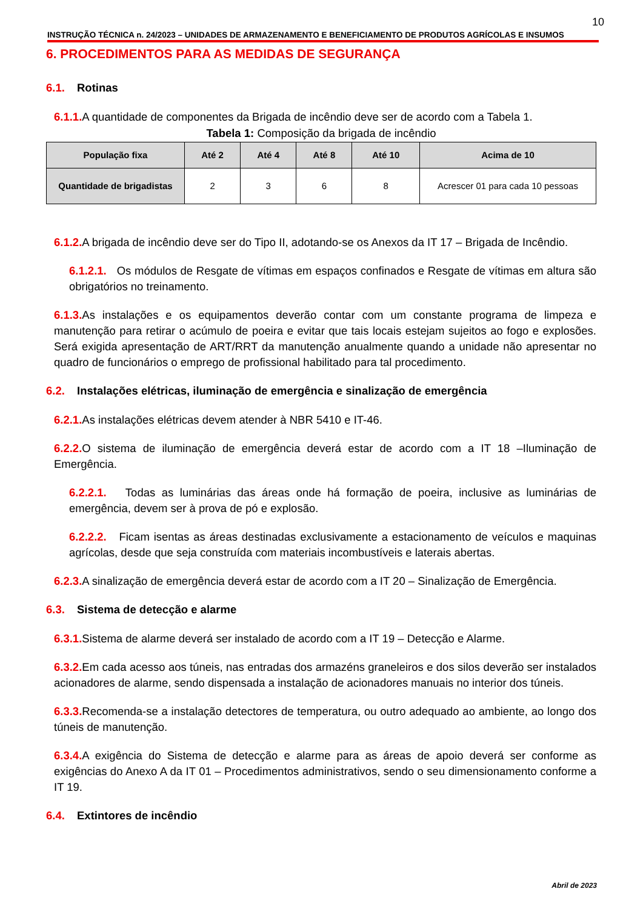10
INSTRUÇÃO TÉCNICA n. 24/2023 – UNIDADES DE ARMAZENAMENTO E BENEFICIAMENTO DE PRODUTOS AGRÍCOLAS E INSUMOS
6. PROCEDIMENTOS PARA AS MEDIDAS DE SEGURANÇA
6.1. Rotinas
6.1.1. A quantidade de componentes da Brigada de incêndio deve ser de acordo com a Tabela 1.
Tabela 1: Composição da brigada de incêndio
| População fixa | Até 2 | Até 4 | Até 8 | Até 10 | Acima de 10 |
| --- | --- | --- | --- | --- | --- |
| Quantidade de brigadistas | 2 | 3 | 6 | 8 | Acrescer 01 para cada 10 pessoas |
6.1.2. A brigada de incêndio deve ser do Tipo II, adotando-se os Anexos da IT 17 – Brigada de Incêndio.
6.1.2.1. Os módulos de Resgate de vítimas em espaços confinados e Resgate de vítimas em altura são obrigatórios no treinamento.
6.1.3. As instalações e os equipamentos deverão contar com um constante programa de limpeza e manutenção para retirar o acúmulo de poeira e evitar que tais locais estejam sujeitos ao fogo e explosões. Será exigida apresentação de ART/RRT da manutenção anualmente quando a unidade não apresentar no quadro de funcionários o emprego de profissional habilitado para tal procedimento.
6.2. Instalações elétricas, iluminação de emergência e sinalização de emergência
6.2.1. As instalações elétricas devem atender à NBR 5410 e IT-46.
6.2.2. O sistema de iluminação de emergência deverá estar de acordo com a IT 18 –Iluminação de Emergência.
6.2.2.1. Todas as luminárias das áreas onde há formação de poeira, inclusive as luminárias de emergência, devem ser à prova de pó e explosão.
6.2.2.2. Ficam isentas as áreas destinadas exclusivamente a estacionamento de veículos e maquinas agrícolas, desde que seja construída com materiais incombustíveis e laterais abertas.
6.2.3. A sinalização de emergência deverá estar de acordo com a IT 20 – Sinalização de Emergência.
6.3. Sistema de detecção e alarme
6.3.1. Sistema de alarme deverá ser instalado de acordo com a IT 19 – Detecção e Alarme.
6.3.2. Em cada acesso aos túneis, nas entradas dos armazéns graneleiros e dos silos deverão ser instalados acionadores de alarme, sendo dispensada a instalação de acionadores manuais no interior dos túneis.
6.3.3. Recomenda-se a instalação detectores de temperatura, ou outro adequado ao ambiente, ao longo dos túneis de manutenção.
6.3.4. A exigência do Sistema de detecção e alarme para as áreas de apoio deverá ser conforme as exigências do Anexo A da IT 01 – Procedimentos administrativos, sendo o seu dimensionamento conforme a IT 19.
6.4. Extintores de incêndio
Abril de 2023